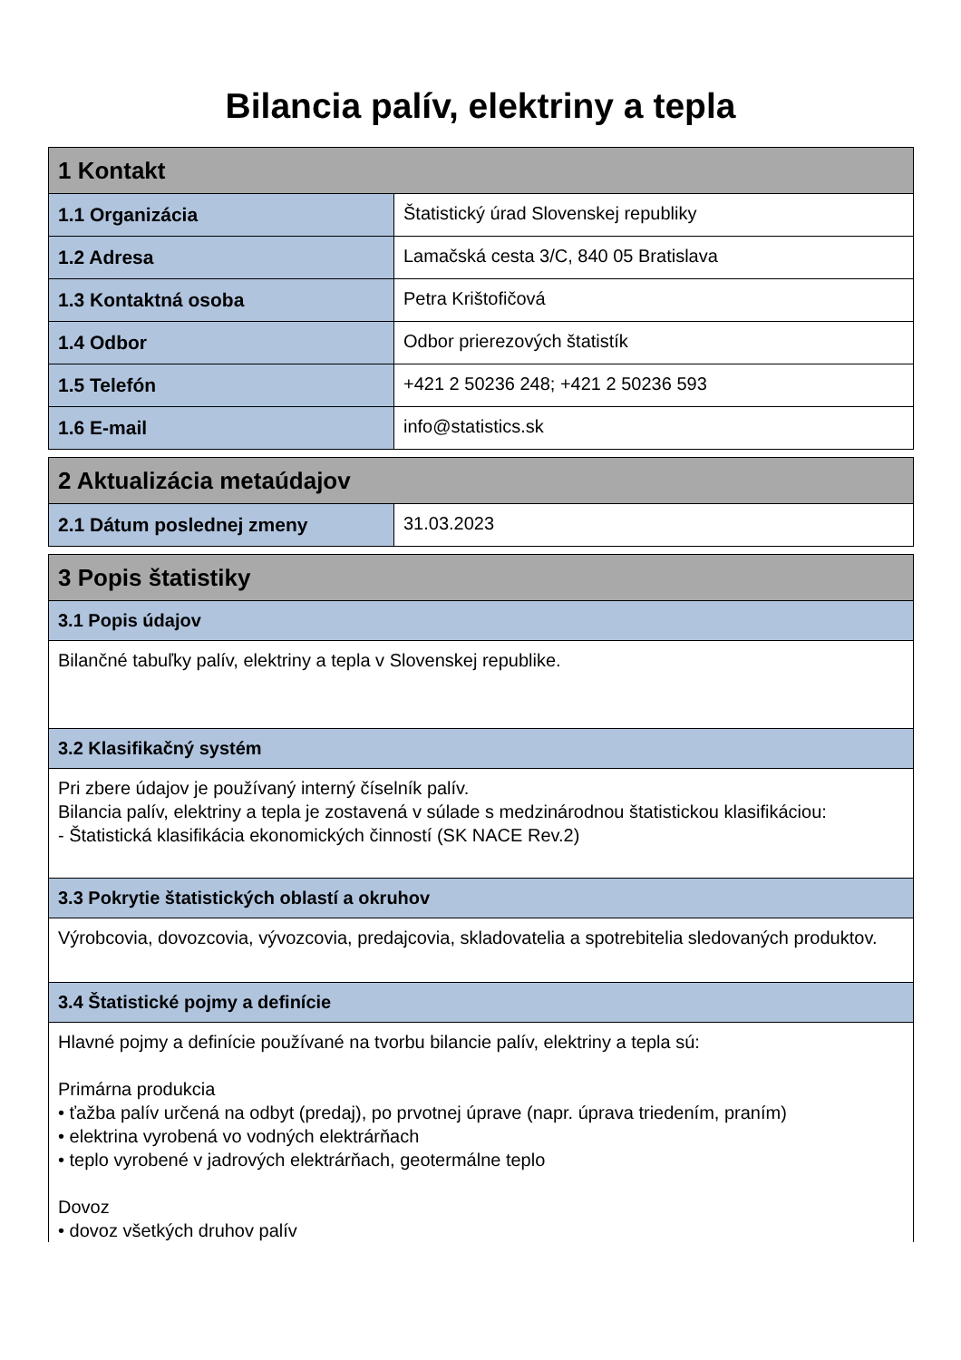Bilancia palív, elektriny a tepla
| 1 Kontakt | |
| --- | --- |
| 1.1 Organizácia | Štatistický úrad Slovenskej republiky |
| 1.2 Adresa | Lamačská cesta 3/C, 840 05 Bratislava |
| 1.3 Kontaktná osoba | Petra Krištofičová |
| 1.4 Odbor | Odbor prierezových štatistík |
| 1.5 Telefón | +421 2 50236 248; +421 2 50236 593 |
| 1.6 E-mail | info@statistics.sk |
| 2 Aktualizácia metaúdajov | |
| --- | --- |
| 2.1 Dátum poslednej zmeny | 31.03.2023 |
| 3 Popis štatistiky |
| --- |
| 3.1 Popis údajov |
| Bilančné tabuľky palív, elektriny a tepla v Slovenskej republike. |
| 3.2 Klasifikačný systém |
| Pri zbere údajov je používaný interný číselník palív. Bilancia palív, elektriny a tepla je zostavená v súlade s medzinárodnou štatistickou klasifikáciou: - Štatistická klasifikácia ekonomických činností (SK NACE Rev.2) |
| 3.3 Pokrytie štatistických oblastí a okruhov |
| Výrobcovia, dovozcovia, vývozcovia, predajcovia, skladovatelia a spotrebitelia sledovaných produktov. |
| 3.4 Štatistické pojmy a definície |
| Hlavné pojmy a definície používané na tvorbu bilancie palív, elektriny a tepla sú: Primárna produkcia • ťažba palív určená na odbyt (predaj), po prvotnej úprave (napr. úprava triedením, praním) • elektrina vyrobená vo vodných elektrárňach • teplo vyrobené v jadrových elektrárňach, geotermálne teplo Dovoz • dovoz všetkých druhov palív |